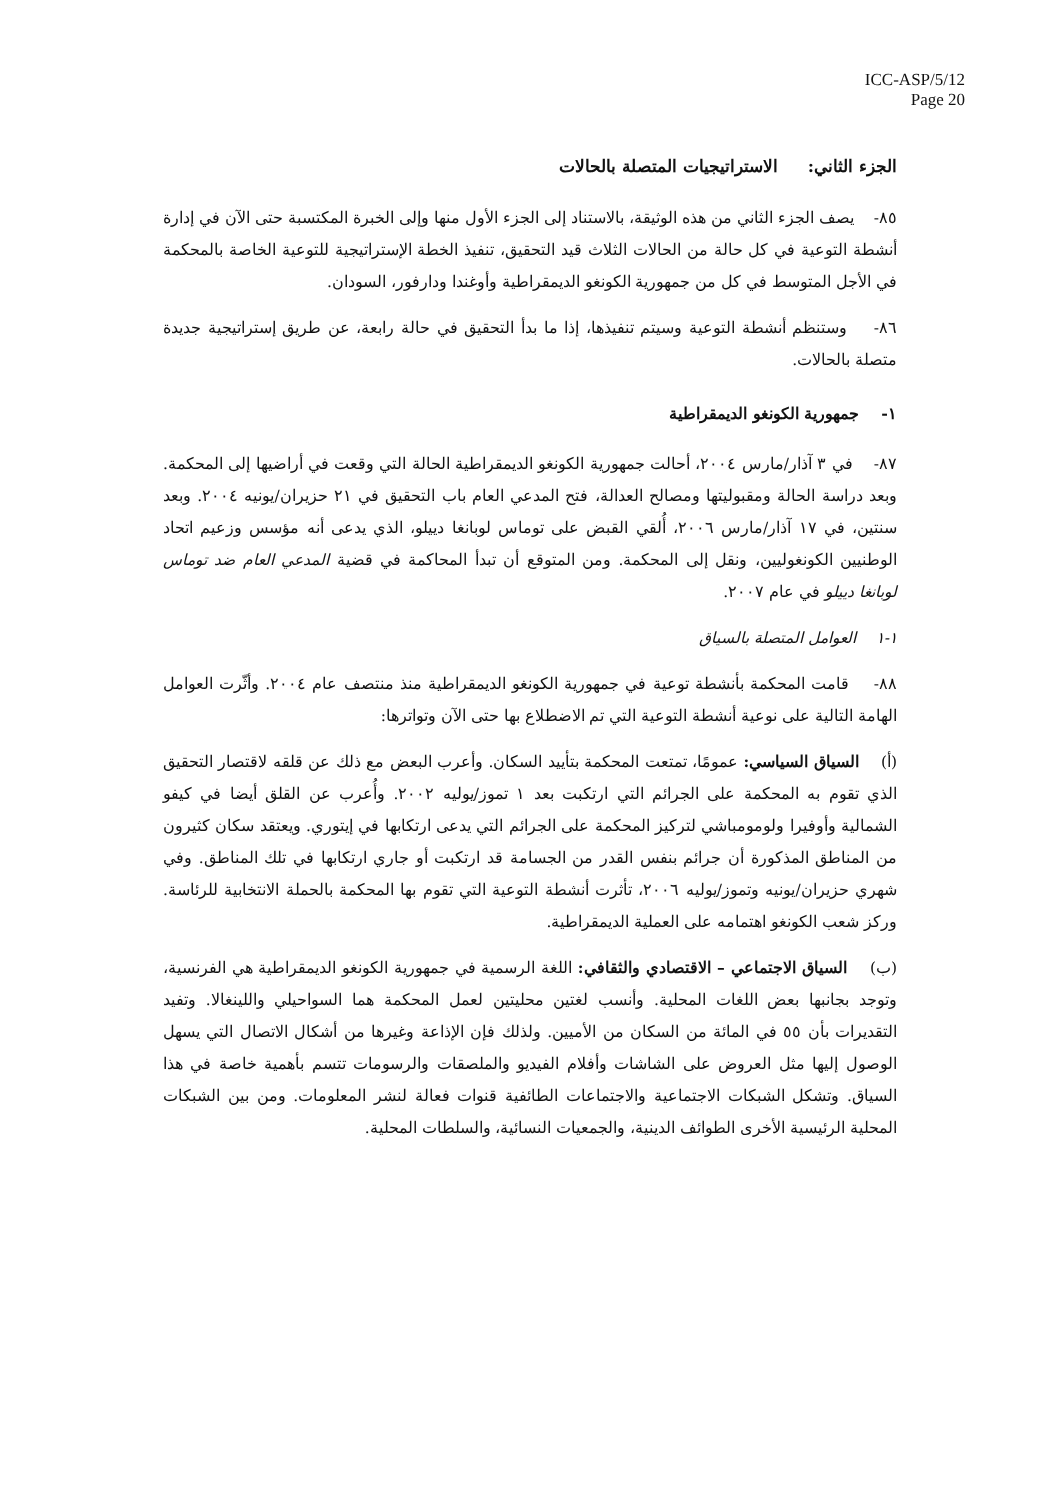ICC-ASP/5/12
Page 20
الجزء الثاني: الاستراتيجيات المتصلة بالحالات
٨٥- يصف الجزء الثاني من هذه الوثيقة، بالاستناد إلى الجزء الأول منها وإلى الخبرة المكتسبة حتى الآن في إدارة أنشطة التوعية في كل حالة من الحالات الثلاث قيد التحقيق، تنفيذ الخطة الإستراتيجية للتوعية الخاصة بالمحكمة في الأجل المتوسط في كل من جمهورية الكونغو الديمقراطية وأوغندا ودارفور، السودان.
٨٦- وستنظم أنشطة التوعية وسيتم تنفيذها، إذا ما بدأ التحقيق في حالة رابعة، عن طريق إستراتيجية جديدة متصلة بالحالات.
١- جمهورية الكونغو الديمقراطية
٨٧- في ٣ آذار/مارس ٢٠٠٤، أحالت جمهورية الكونغو الديمقراطية الحالة التي وقعت في أراضيها إلى المحكمة. وبعد دراسة الحالة ومقبوليتها ومصالح العدالة، فتح المدعي العام باب التحقيق في ٢١ حزيران/يونيه ٢٠٠٤. وبعد سنتين، في ١٧ آذار/مارس ٢٠٠٦، أُلقي القبض على توماس لوبانغا دييلو، الذي يدعى أنه مؤسس وزعيم اتحاد الوطنيين الكونغوليين، ونقل إلى المحكمة. ومن المتوقع أن تبدأ المحاكمة في قضية المدعي العام ضد توماس لوبانغا دييلو في عام ٢٠٠٧.
١-١ العوامل المتصلة بالسياق
٨٨- قامت المحكمة بأنشطة توعية في جمهورية الكونغو الديمقراطية منذ منتصف عام ٢٠٠٤. وأثّرت العوامل الهامة التالية على نوعية أنشطة التوعية التي تم الاضطلاع بها حتى الآن وتواترها:
(أ) السياق السياسي: عمومًا، تمتعت المحكمة بتأييد السكان. وأعرب البعض مع ذلك عن قلقه لاقتصار التحقيق الذي تقوم به المحكمة على الجرائم التي ارتكبت بعد ١ تموز/يوليه ٢٠٠٢. وأُعرب عن القلق أيضا في كيفو الشمالية وأوفيرا ولومومباشي لتركيز المحكمة على الجرائم التي يدعى ارتكابها في إيتوري. ويعتقد سكان كثيرون من المناطق المذكورة أن جرائم بنفس القدر من الجسامة قد ارتكبت أو جاري ارتكابها في تلك المناطق. وفي شهري حزيران/يونيه وتموز/يوليه ٢٠٠٦، تأثرت أنشطة التوعية التي تقوم بها المحكمة بالحملة الانتخابية للرئاسة. وركز شعب الكونغو اهتمامه على العملية الديمقراطية.
(ب) السياق الاجتماعي – الاقتصادي والثقافي: اللغة الرسمية في جمهورية الكونغو الديمقراطية هي الفرنسية، وتوجد بجانبها بعض اللغات المحلية. وأنسب لغتين محليتين لعمل المحكمة هما السواحيلي واللينغالا. وتفيد التقديرات بأن ٥٥ في المائة من السكان من الأميين. ولذلك فإن الإذاعة وغيرها من أشكال الاتصال التي يسهل الوصول إليها مثل العروض على الشاشات وأفلام الفيديو والملصقات والرسومات تتسم بأهمية خاصة في هذا السياق. وتشكل الشبكات الاجتماعية والاجتماعات الطائفية قنوات فعالة لنشر المعلومات. ومن بين الشبكات المحلية الرئيسية الأخرى الطوائف الدينية، والجمعيات النسائية، والسلطات المحلية.